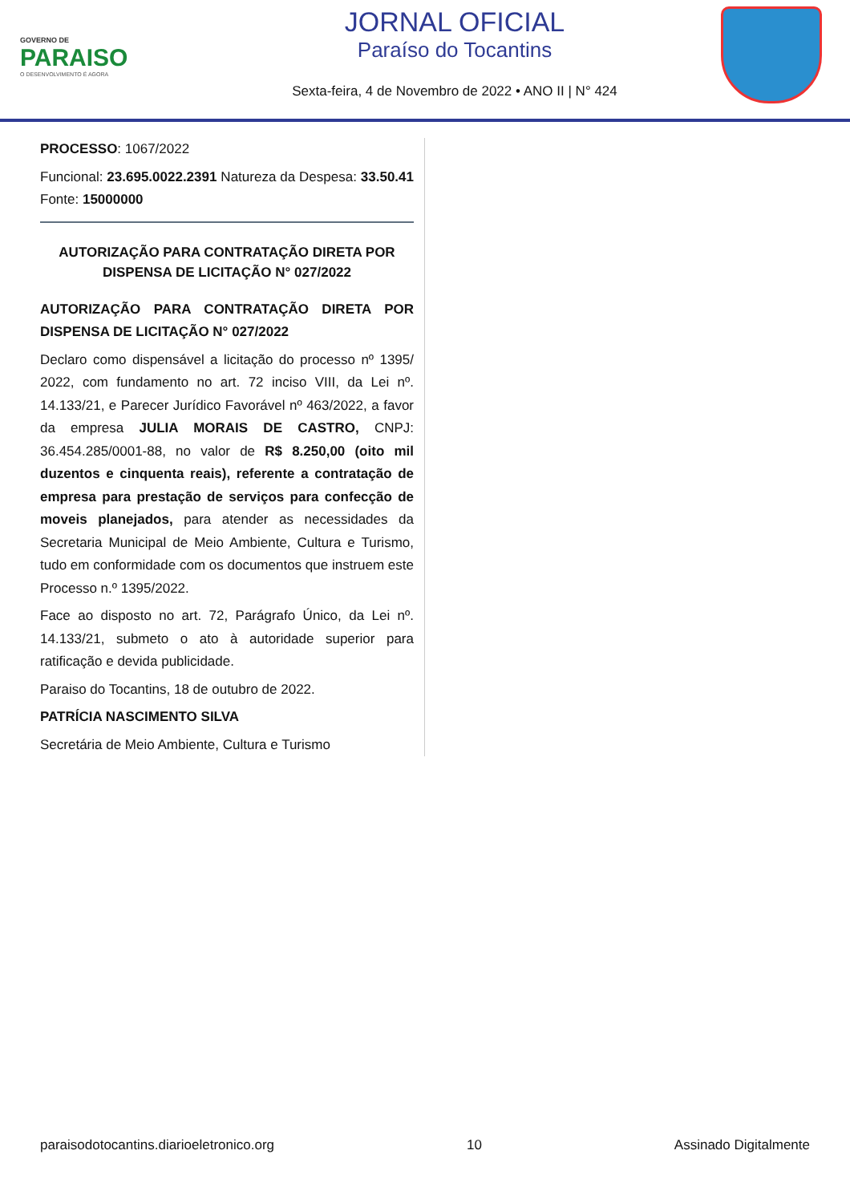GOVERNO DE
PARAISO
O DESENVOLVIMENTO É AGORA
JORNAL OFICIAL
Paraíso do Tocantins
Sexta-feira, 4 de Novembro de 2022 • ANO II | N° 424
PROCESSO: 1067/2022
Funcional: 23.695.0022.2391 Natureza da Despesa: 33.50.41 Fonte: 15000000
AUTORIZAÇÃO PARA CONTRATAÇÃO DIRETA POR DISPENSA DE LICITAÇÃO N° 027/2022
AUTORIZAÇÃO PARA CONTRATAÇÃO DIRETA POR DISPENSA DE LICITAÇÃO N° 027/2022
Declaro como dispensável a licitação do processo nº 1395/ 2022, com fundamento no art. 72 inciso VIII, da Lei nº. 14.133/21, e Parecer Jurídico Favorável nº 463/2022, a favor da empresa JULIA MORAIS DE CASTRO, CNPJ: 36.454.285/0001-88, no valor de R$ 8.250,00 (oito mil duzentos e cinquenta reais), referente a contratação de empresa para prestação de serviços para confecção de moveis planejados, para atender as necessidades da Secretaria Municipal de Meio Ambiente, Cultura e Turismo, tudo em conformidade com os documentos que instruem este Processo n.º 1395/2022.
Face ao disposto no art. 72, Parágrafo Único, da Lei nº. 14.133/21, submeto o ato à autoridade superior para ratificação e devida publicidade.
Paraiso do Tocantins, 18 de outubro de 2022.
PATRÍCIA NASCIMENTO SILVA
Secretária de Meio Ambiente, Cultura e Turismo
paraisodotocantins.diarioeletronico.org 10 Assinado Digitalmente